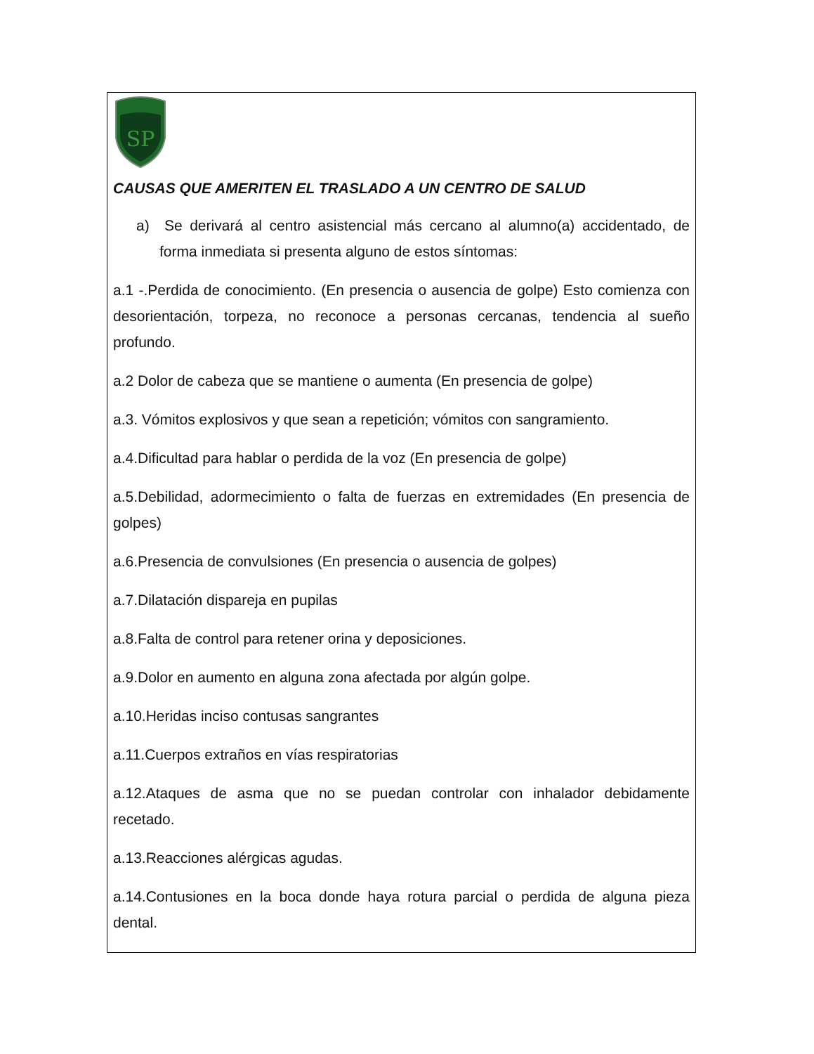SP
CAUSAS QUE AMERITEN EL TRASLADO A UN CENTRO DE SALUD
a) Se derivará al centro asistencial más cercano al alumno(a) accidentado, de forma inmediata si presenta alguno de estos síntomas:
a.1 -.Perdida de conocimiento. (En presencia o ausencia de golpe) Esto comienza con desorientación, torpeza, no reconoce a personas cercanas, tendencia al sueño profundo.
a.2 Dolor de cabeza que se mantiene o aumenta (En presencia de golpe)
a.3. Vómitos explosivos y que sean a repetición; vómitos con sangramiento.
a.4.Dificultad para hablar o perdida de la voz (En presencia de golpe)
a.5.Debilidad, adormecimiento o falta de fuerzas en extremidades (En presencia de golpes)
a.6.Presencia de convulsiones (En presencia o ausencia de golpes)
a.7.Dilatación dispareja en pupilas
a.8.Falta de control para retener orina y deposiciones.
a.9.Dolor en aumento en alguna zona afectada por algún golpe.
a.10.Heridas inciso contusas sangrantes
a.11.Cuerpos extraños en vías respiratorias
a.12.Ataques de asma que no se puedan controlar con inhalador debidamente recetado.
a.13.Reacciones alérgicas agudas.
a.14.Contusiones en la boca donde haya rotura parcial o perdida de alguna pieza dental.